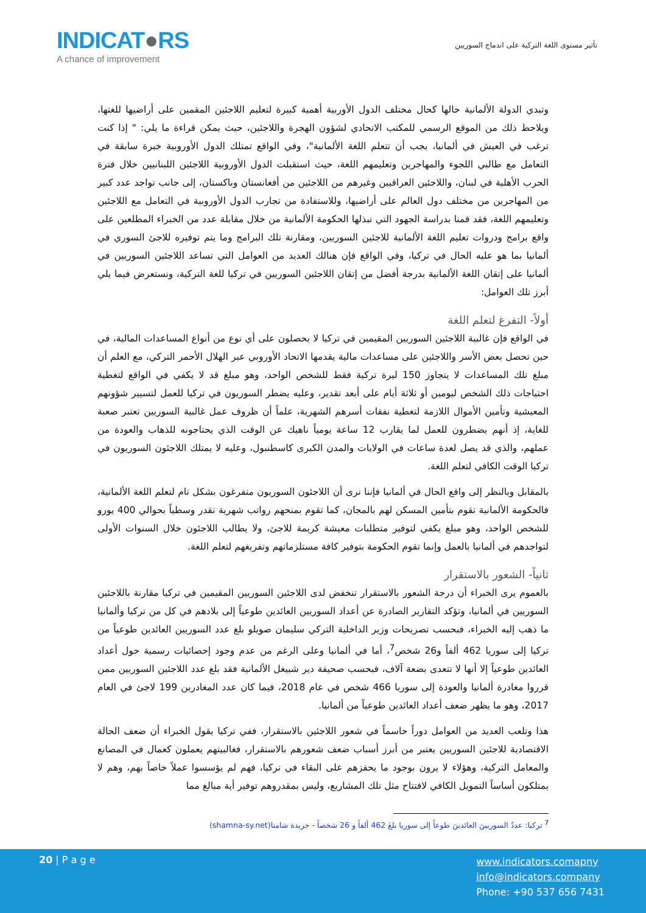INDICAT●RS
A chance of improvement
تأثير مستوى اللغة التركية على اندماج السوريين
وتبدي الدولة الألمانية حالها كحال مختلف الدول الأوربية أهمية كبيرة لتعليم اللاجئين المقمين على أراضيها للغتها، ويلاحظ ذلك من الموقع الرسمي للمكتب الاتحادي لشؤون الهجرة واللاجئين، حيث يمكن قراءة ما يلي: " إذا كنت ترغب في العيش في ألمانيا، يجب أن تتعلم اللغة الألمانية"، وفي الواقع تمتلك الدول الأوروبية خبرة سابقة في التعامل مع طالبي اللجوء والمهاجرين وتعليمهم اللغة، حيث استقبلت الدول الأوروبية اللاجئين اللبنانيين خلال فترة الحرب الأهلية في لبنان، واللاجئين العراقيين وغيرهم من اللاجئين من أفغانستان وباكستان، إلى جانب تواجد عدد كبير من المهاجرين من مختلف دول العالم على أراضيها، وللاستفادة من تجارب الدول الأوروبية في التعامل مع اللاجئين وتعليمهم اللغة، فقد قمنا بدراسة الجهود التي تبذلها الحكومة الألمانية من خلال مقابلة عدد من الخبراء المطلعين على واقع برامج ودروات تعليم اللغة الألمانية للاجئين السوريين، ومقارنة تلك البرامج وما يتم توفيره للاجئ السوري في ألمانيا بما هو عليه الحال في تركيا، وفي الواقع فإن هنالك العديد من العوامل التي تساعد اللاجئين السوريين في ألمانيا على إتقان اللغة الألمانية بدرجة أفضل من إتقان اللاجئين السوريين في تركيا للغة التركية، ونستعرض فيما يلي أبرز تلك العوامل:
أولاً- التفرغ لتعلم اللغة
في الواقع فإن غالبية اللاجئين السوريين المقيمين في تركيا لا يحصلون على أي نوع من أنواع المساعدات المالية، في حين تحصل بعض الأسر واللاجئين على مساعدات مالية يقدمها الاتحاد الأوروبي عبر الهلال الأحمر التركي، مع العلم أن مبلغ تلك المساعدات لا يتجاوز 150 ليرة تركية فقط للشخص الواحد، وهو مبلغ قد لا يكفي في الواقع لتغطية احتياجات ذلك الشخص ليومين أو ثلاثة أيام على أبعد تقدير، وعليه يضطر السوريون في تركيا للعمل لتسيير شؤونهم المعيشية وتأمين الأموال اللازمة لتغطية نفقات أسرهم الشهرية، علماً أن ظروف عمل غالبية السوريين تعتبر صعبة للغاية، إذ أنهم يضطرون للعمل لما يقارب 12 ساعة يومياً ناهيك عن الوقت الذي يحتاجونه للذهاب والعودة من عملهم، والذي قد يصل لعدة ساعات في الولايات والمدن الكبرى كاسطنبول، وعليه لا يمتلك اللاجئون السوريون في تركيا الوقت الكافي لتعلم اللغة.
بالمقابل وبالنظر إلى واقع الحال في ألمانيا فإننا نرى أن اللاجئون السوريون متفرغون بشكل تام لتعلم اللغة الألمانية، فالحكومة الألمانية تقوم بتأمين المسكن لهم بالمجان، كما تقوم بمنحهم رواتب شهرية تقدر وسطياً بحوالي 400 يورو للشخص الواحد، وهو مبلغ يكفي لتوفير متطلبات معيشة كريمة للاجئ، ولا يطالب اللاجئون خلال السنوات الأولى لتواجدهم في ألمانيا بالعمل وإنما تقوم الحكومة بتوفير كافة مستلزماتهم وتفريغهم لتعلم اللغة.
ثانياً- الشعور بالاستقرار
بالعموم يرى الخبراء أن درجة الشعور بالاستقرار تنخفض لدى اللاجئين السوريين المقيمين في تركيا مقارنة باللاجئين السوريين في ألمانيا، وتؤكد التقارير الصادرة عن أعداد السوريين العائدين طوعياً إلى بلادهم في كل من تركيا وألمانيا ما ذهب إليه الخبراء، فبحسب تصريحات وزير الداخلية التركي سليمان صويلو بلغ عدد السوريين العائدين طوعياً من تركيا إلى سوريا 462 ألفاً و26 شخص<sup>7</sup>، أما في ألمانيا وعلى الرغم من عدم وجود إحصائيات رسمية حول أعداد العائدين طوعياً إلا أنها لا تتعدى بضعة آلاف، فبحسب صحيفة دير شبيغل الألمانية فقد بلغ عدد اللاجئين السوريين ممن قرروا مغادرة ألمانيا والعودة إلى سوريا 466 شخص في عام 2018، فيما كان عدد المغادرين 199 لاجئ في العام 2017، وهو ما يظهر ضعف أعداد العائدين طوعياً من ألمانيا.
هذا وتلعب العديد من العوامل دوراً حاسماً في شعور اللاجئين بالاستقرار، ففي تركيا يقول الخبراء أن ضعف الحالة الاقتصادية للاجئين السوريين يعتبر من أبرز أسباب ضعف شعورهم بالاستقرار، فغالبيتهم يعملون كعمال في المصانع والمعامل التركية، وهؤلاء لا يرون بوجود ما يحفزهم على البقاء في تركيا، فهم لم يؤسسوا عملاً خاصاً بهم، وهم لا يمتلكون أساساً التمويل الكافي لافتتاح مثل تلك المشاريع، وليس بمقدروهم توفير أية مبالغ مما
<sup>7</sup> تركيا: عددُ السوريينَ العائدينَ طوعاً إلى سوريا بلغَ 462 ألفاً و 26 شخصاً - جريدة شامنا(shamna-sy.net)
20 | P a g e
www.indicators.comapny
info@indicators.company
Phone: +90 537 656 7431